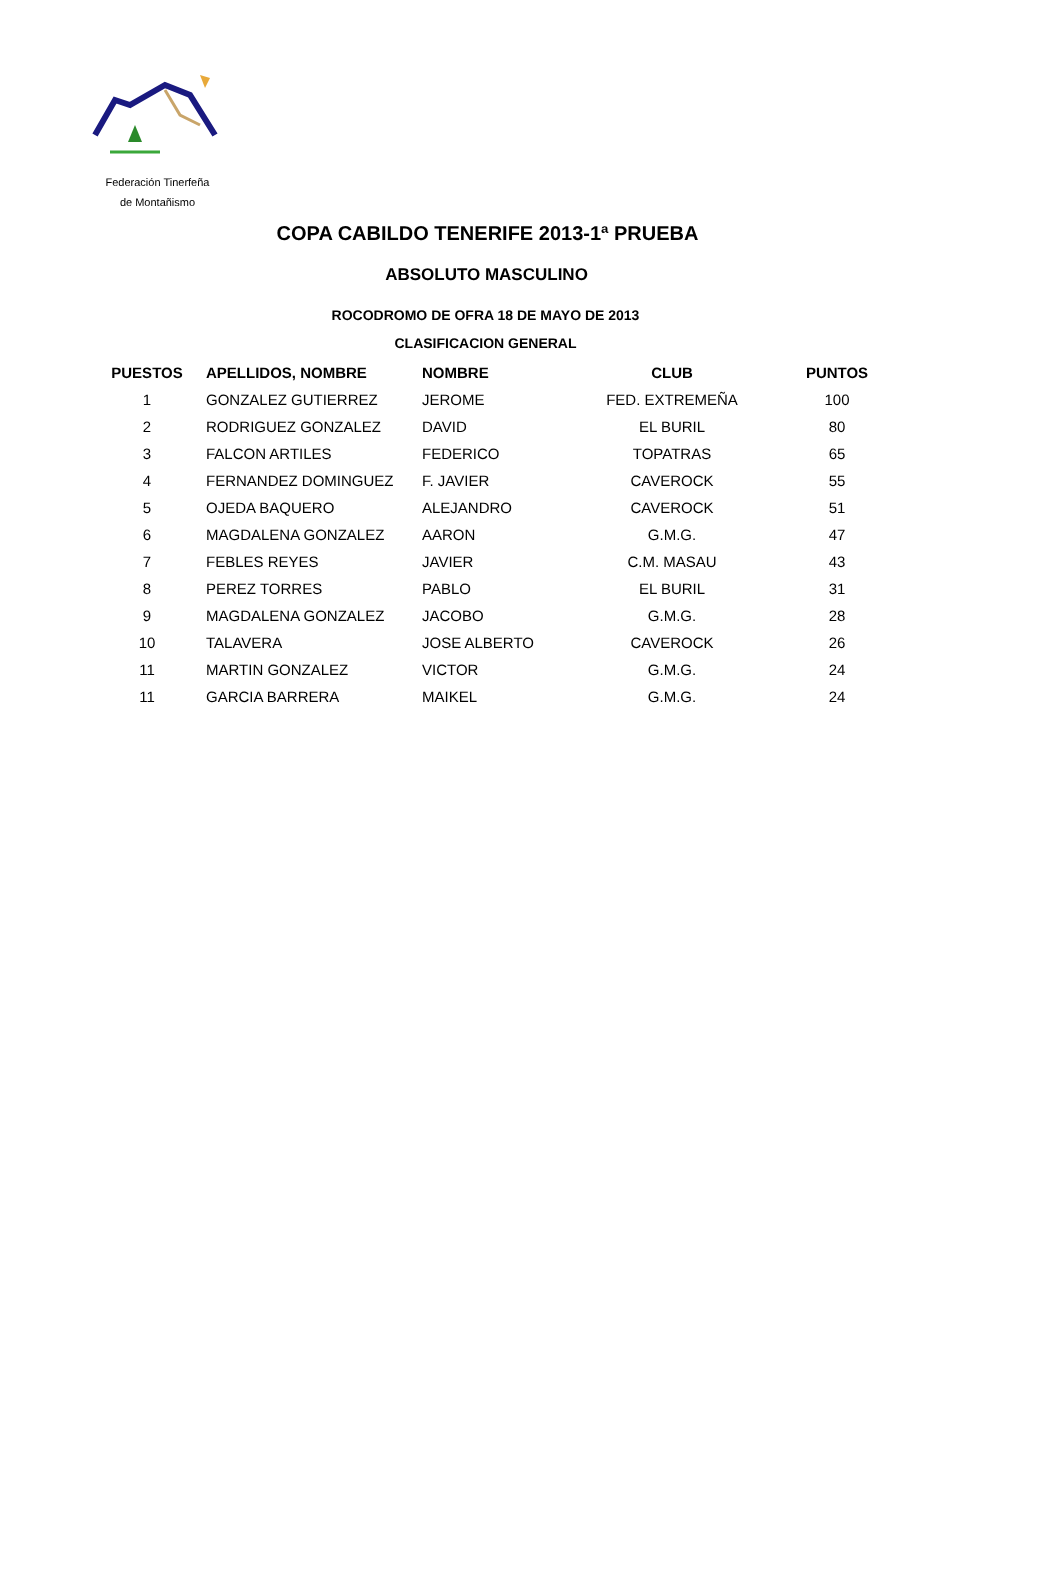Federación Tinerfeña
de Montañismo
COPA CABILDO TENERIFE 2013-1ª PRUEBA
ABSOLUTO MASCULINO
ROCODROMO DE OFRA 18 DE MAYO DE 2013
CLASIFICACION GENERAL
| PUESTOS | APELLIDOS, NOMBRE | NOMBRE | CLUB | PUNTOS |
| --- | --- | --- | --- | --- |
| 1 | GONZALEZ GUTIERREZ | JEROME | FED. EXTREMEÑA | 100 |
| 2 | RODRIGUEZ GONZALEZ | DAVID | EL BURIL | 80 |
| 3 | FALCON ARTILES | FEDERICO | TOPATRAS | 65 |
| 4 | FERNANDEZ DOMINGUEZ | F. JAVIER | CAVEROCK | 55 |
| 5 | OJEDA BAQUERO | ALEJANDRO | CAVEROCK | 51 |
| 6 | MAGDALENA GONZALEZ | AARON | G.M.G. | 47 |
| 7 | FEBLES REYES | JAVIER | C.M. MASAU | 43 |
| 8 | PEREZ TORRES | PABLO | EL BURIL | 31 |
| 9 | MAGDALENA GONZALEZ | JACOBO | G.M.G. | 28 |
| 10 | TALAVERA | JOSE ALBERTO | CAVEROCK | 26 |
| 11 | MARTIN GONZALEZ | VICTOR | G.M.G. | 24 |
| 11 | GARCIA BARRERA | MAIKEL | G.M.G. | 24 |